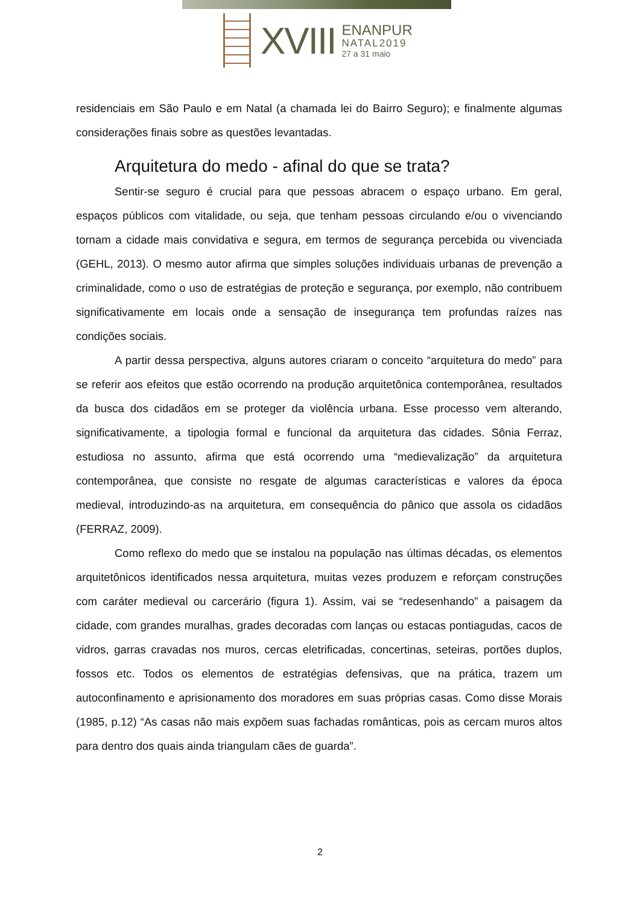XVIII
ENANPUR
NATAL2019
27 a 31 maio
residenciais em São Paulo e em Natal (a chamada lei do Bairro Seguro); e finalmente algumas considerações finais sobre as questões levantadas.
Arquitetura do medo - afinal do que se trata?
Sentir-se seguro é crucial para que pessoas abracem o espaço urbano. Em geral, espaços públicos com vitalidade, ou seja, que tenham pessoas circulando e/ou o vivenciando tornam a cidade mais convidativa e segura, em termos de segurança percebida ou vivenciada (GEHL, 2013). O mesmo autor afirma que simples soluções individuais urbanas de prevenção a criminalidade, como o uso de estratégias de proteção e segurança, por exemplo, não contribuem significativamente em locais onde a sensação de insegurança tem profundas raízes nas condições sociais.
A partir dessa perspectiva, alguns autores criaram o conceito “arquitetura do medo” para se referir aos efeitos que estão ocorrendo na produção arquitetônica contemporânea, resultados da busca dos cidadãos em se proteger da violência urbana. Esse processo vem alterando, significativamente, a tipologia formal e funcional da arquitetura das cidades. Sônia Ferraz, estudiosa no assunto, afirma que está ocorrendo uma “medievalização” da arquitetura contemporânea, que consiste no resgate de algumas características e valores da época medieval, introduzindo-as na arquitetura, em consequência do pânico que assola os cidadãos (FERRAZ, 2009).
Como reflexo do medo que se instalou na população nas últimas décadas, os elementos arquitetônicos identificados nessa arquitetura, muitas vezes produzem e reforçam construções com caráter medieval ou carcerário (figura 1). Assim, vai se “redesenhando” a paisagem da cidade, com grandes muralhas, grades decoradas com lanças ou estacas pontiagudas, cacos de vidros, garras cravadas nos muros, cercas eletrificadas, concertinas, seteiras, portões duplos, fossos etc. Todos os elementos de estratégias defensivas, que na prática, trazem um autoconfinamento e aprisionamento dos moradores em suas próprias casas. Como disse Morais (1985, p.12) “As casas não mais expõem suas fachadas românticas, pois as cercam muros altos para dentro dos quais ainda triangulam cães de guarda”.
2